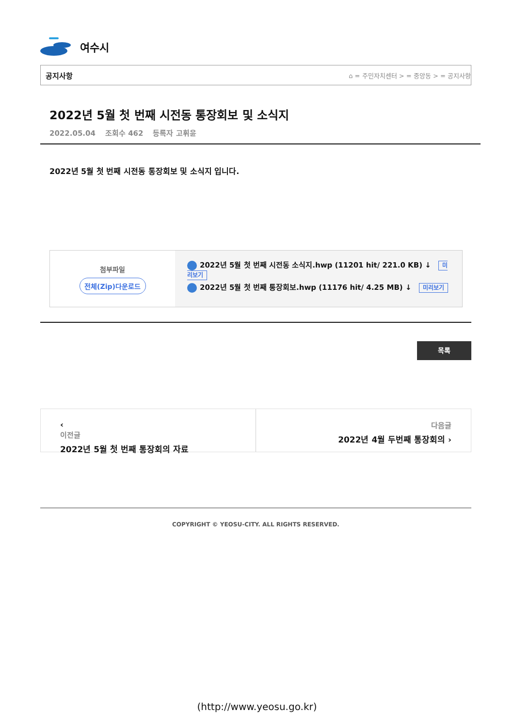여수시
공지사항 ⌂ = 주민자치센터 > = 중앙동 > = 공지사항
2022년 5월 첫 번째 시전동 통장회보 및 소식지
2022.05.04 조회수 462 등록자 고휘윤
2022년 5월 첫 번째 시전동 통장회보 및 소식지 입니다.
첨부파일
전체(Zip)다운로드
2022년 5월 첫 번째 시전동 소식지.hwp (11201 hit/ 221.0 KB) ↓ 미리보기
2022년 5월 첫 번째 통장회보.hwp (11176 hit/ 4.25 MB) ↓ 미리보기
목록
‹
이전글
2022년 5월 첫 번째 통장회의 자료
다음글
2022년 4월 두번째 통장회의 ›
COPYRIGHT © YEOSU-CITY. ALL RIGHTS RESERVED.
(http://www.yeosu.go.kr)